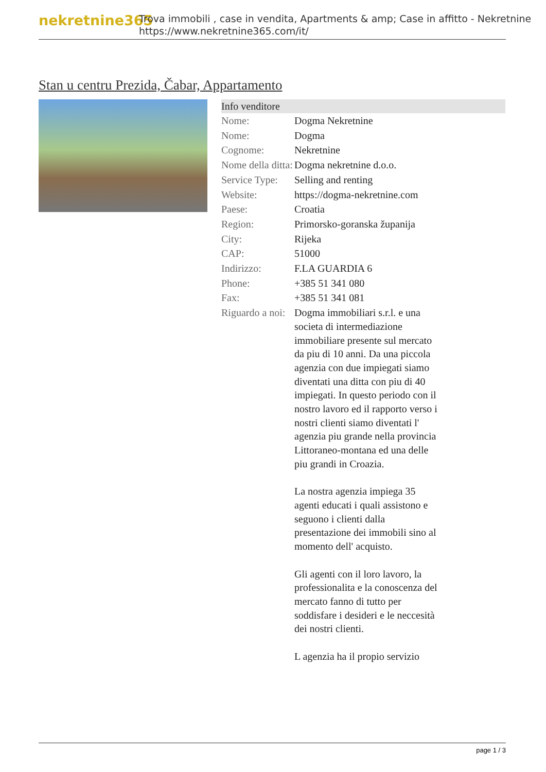nekretnine365
Trova immobili , case in vendita, Apartments & amp; Case in affitto - Nekretnine
https://www.nekretnine365.com/it/
Stan u centru Prezida, Čabar, Appartamento
| Info venditore | | |
| --- | --- | --- |
| Nome: | Dogma Nekretnine | |
| Nome: | Dogma | |
| Cognome: | Nekretnine | |
| Nome della ditta: | Dogma nekretnine d.o.o. | |
| Service Type: | Selling and renting | |
| Website: | https://dogma-nekretnine.com | |
| Paese: | Croatia | |
| Region: | Primorsko-goranska županija | |
| City: | Rijeka | |
| CAP: | 51000 | |
| Indirizzo: | F.LA GUARDIA 6 | |
| Phone: | +385 51 341 080 | |
| Fax: | +385 51 341 081 | |
| Riguardo a noi: | Dogma immobiliari s.r.l. e una societa di intermediazione immobiliare presente sul mercato da piu di 10 anni. Da una piccola agenzia con due impiegati siamo diventati una ditta con piu di 40 impiegati. In questo periodo con il nostro lavoro ed il rapporto verso i nostri clienti siamo diventati l' agenzia piu grande nella provincia Littoraneo-montana ed una delle piu grandi in Croazia. La nostra agenzia impiega 35 agenti educati i quali assistono e seguono i clienti dalla presentazione dei immobili sino al momento dell' acquisto. Gli agenti con il loro lavoro, la professionalita e la conoscenza del mercato fanno di tutto per soddisfare i desideri e le neccesità dei nostri clienti. L agenzia ha il propio servizio | |
page 1 / 3